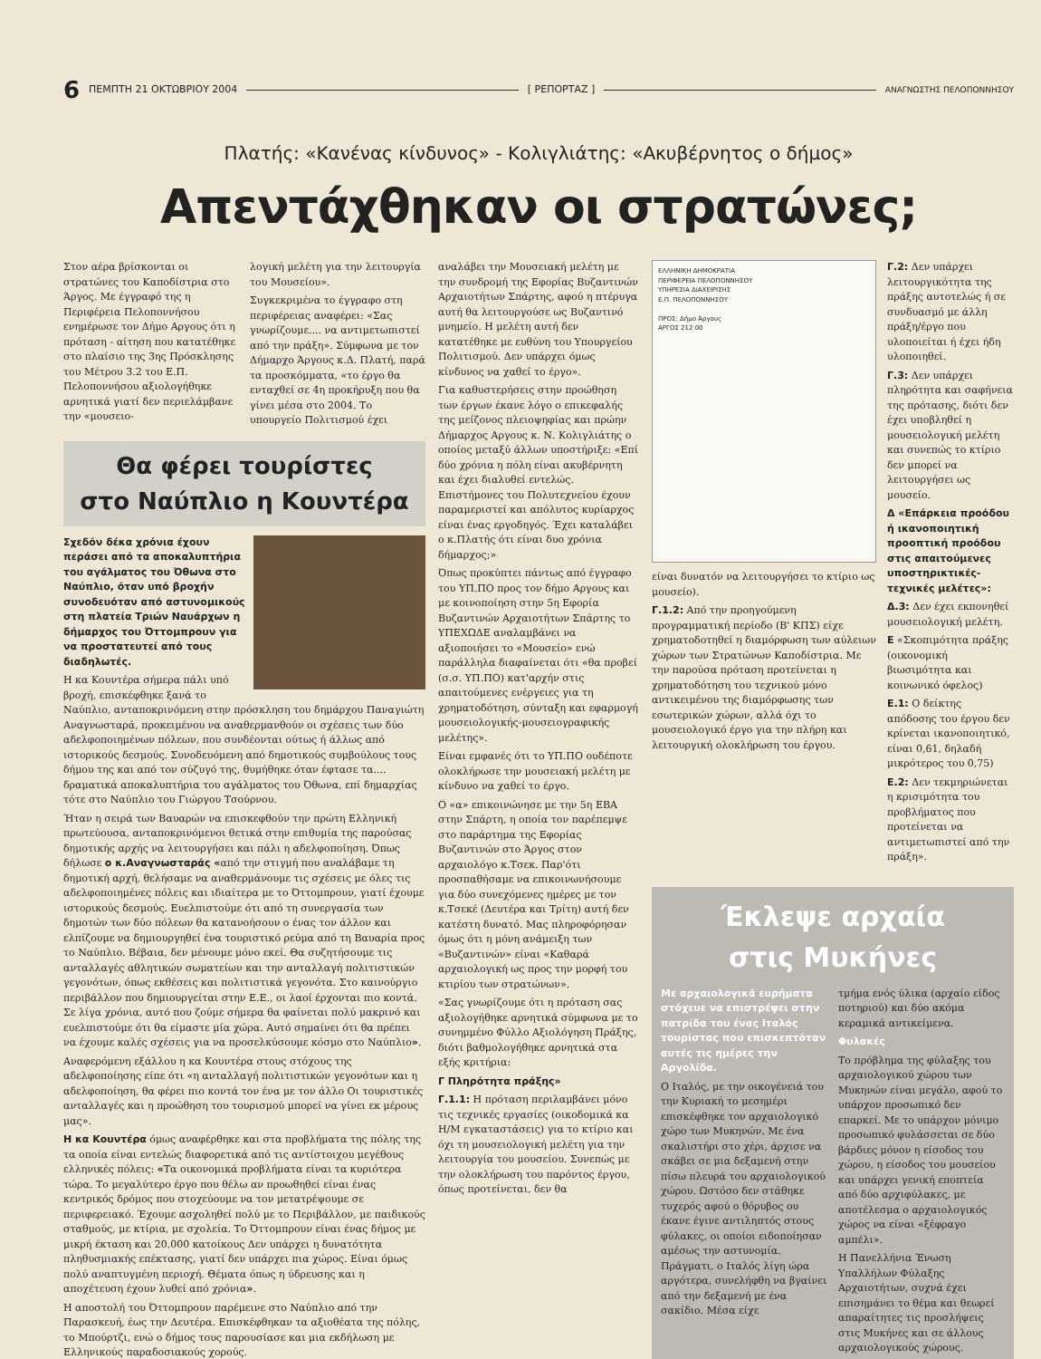6 ΠΕΜΠΤΗ 21 ΟΚΤΩΒΡΙΟΥ 2004 [ ΡΕΠΟΡΤΑΖ ] ΑΝΑΓΝΩΣΤΗΣ ΠΕΛΟΠΟΝΝΗΣΟΥ
Πλατής: «Κανένας κίνδυνος» - Κολιγλιάτης: «Ακυβέρνητος ο δήμος»
Απεντάχθηκαν οι στρατώνες;
Στον αέρα βρίσκονται οι στρατώνες του Καποδίστρια στο Άργος. Με έγγραφό της η Περιφέρεια Πελοποννήσου ενημέρωσε τον Δήμο Αργους ότι η πρόταση - αίτηση που κατατέθηκε στο πλαίσιο της 3ης Πρόσκλησης του Μέτρου 3.2 του Ε.Π. Πελοποννήσου αξιολογήθηκε αρνητικά γιατί δεν περιελάμβανε την «μουσειο-
λογική μελέτη για την λειτουργία του Μουσείου».
Συγκεκριμένα το έγγραφο στη περιφέρειας αναφέρει: «Σας γνωρίζουμε.... να αντιμετωπιστεί από την πράξη». Σύμφωνα με τον Δήμαρχο Άργους κ.Δ. Πλατή, παρά τα προσκόμματα, «το έργο θα ενταχθεί σε 4η προκήρυξη που θα γίνει μέσα στο 2004. Το υπουργείο Πολιτισμού έχει
Θα φέρει τουρίστες
στο Ναύπλιο η Κουντέρα
Σχεδόν δέκα χρόνια έχουν περάσει από τα αποκαλυπτήρια του αγάλματος του Όθωνα στο Ναύπλιο, όταν υπό βροχήν συνοδευόταν από αστυνομικούς στη πλατεία Τριών Ναυάρχων η δήμαρχος του Όττομπρουν για να προστατευτεί από τους διαδηλωτές.
Η κα Κουντέρα σήμερα πάλι υπό βροχή, επισκέφθηκε ξανά το Ναύπλιο, ανταποκρινόμενη στην πρόσκληση του δημάρχου Παναγιώτη Αναγνωσταρά, προκειμένου να αναθερμανθούν οι σχέσεις των δύο αδελφοποιημένων πόλεων, που συνδέονται ούτως ή άλλως από ιστορικούς δεσμούς. Συνοδευόμενη από δημοτικούς συμβούλους τους δήμου της και από τον σύζυγό της, θυμήθηκε όταν έφτασε τα.... δραματικά αποκαλυπτήρια του αγάλματος του Όθωνα, επί δημαρχίας τότε στο Ναύπλιο του Γιώργου Τσούρνου.
Ήταν η σειρά των Βαυαρών να επισκεφθούν την πρώτη Ελληνική πρωτεύουσα, ανταποκρινόμενοι θετικά στην επιθυμία της παρούσας δημοτικής αρχής να λειτουργήσει και πάλι η αδελφοποίηση. Όπως δήλωσε ο κ.Αναγνωσταράς «από την στιγμή που αναλάβαμε τη δημοτική αρχή, θελήσαμε να αναθερμάνουμε τις σχέσεις με όλες τις αδελφοποιημένες πόλεις και ιδιαίτερα με το Όττομπρουν, γιατί έχουμε ιστορικούς δεσμούς. Ευελπιστούμε ότι από τη συνεργασία των δημοτών των δύο πόλεων θα κατανοήσουν ο ένας τον άλλον και ελπίζουμε να δημιουργηθεί ένα τουριστικό ρεύμα από τη Βαυαρία προς το Ναύπλιο. Βέβαια, δεν μένουμε μόνο εκεί. Θα συζητήσουμε τις ανταλλαγές αθλητικών σωματείων και την ανταλλαγή πολιτιστικών γεγονότων, όπως εκθέσεις και πολιτιστικά γεγονότα. Στο καινούργιο περιβάλλον που δημιουργείται στην Ε.Ε., οι λαοί έρχονται πιο κοντά. Σε λίγα χρόνια, αυτό που ζούμε σήμερα θα φαίνεται πολύ μακρινό και ευελπιστούμε ότι θα είμαστε μία χώρα. Αυτό σημαίνει ότι θα πρέπει να έχουμε καλές σχέσεις για να προσελκύσουμε κόσμο στο Ναύπλιο».
Αναφερόμενη εξάλλου η κα Κουντέρα στους στόχους της αδελφοποίησης είπε ότι «η ανταλλαγή πολιτιστικών γεγονότων και η αδελφοποίηση, θα φέρει πιο κοντά τον ένα με τον άλλο Οι τουριστικές ανταλλαγές και η προώθηση του τουρισμού μπορεί να γίνει εκ μέρους μας».
Η κα Κουντέρα όμως αναφέρθηκε και στα προβλήματα της πόλης της τα οποία είναι εντελώς διαφορετικά από τις αντίστοιχου μεγέθους ελληνικές πόλεις: «Τα οικονομικά προβλήματα είναι τα κυριότερα τώρα. Το μεγαλύτερο έργο που θέλω αν προωθηθεί είναι ένας κεντρικός δρόμος που στοχεύουμε να τον μετατρέψουμε σε περιφερειακό. Έχουμε ασχοληθεί πολύ με το Περιβάλλον, με παιδικούς σταθμούς, με κτίρια, με σχολεία. Το Όττομπρουν είναι ένας δήμος με μικρή έκταση και 20.000 κατοίκους Δεν υπάρχει η δυνατότητα πληθυσμιακής επέκτασης, γιατί δεν υπάρχει πια χώρος. Είναι όμως πολύ αναπτυγμένη περιοχή. Θέματα όπως η ύδρευσης και η αποχέτευση έχουν λυθεί από χρόνια».
Η αποστολή του Όττομπρουν παρέμεινε στο Ναύπλιο από την Παρασκευή, έως την Δευτέρα. Επισκέφθηκαν τα αξιοθέατα της πόλης, το Μπούρτζι, ενώ ο δήμος τους παρουσίασε και μια εκδήλωση με Ελληνικούς παραδοσιακούς χορούς.
αναλάβει την Μουσειακή μελέτη με την συνδρομή της Εφορίας Βυζαντινών Αρχαιοτήτων Σπάρτης, αφού η πτέρυγα αυτή θα λειτουργούσε ως Βυζαντινό μνημείο. Η μελέτη αυτή δεν κατατέθηκε με ευθύνη του Υπουργείου Πολιτισμού. Δεν υπάρχει όμως κίνδυνος να χαθεί το έργο».
Για καθυστερήσεις στην προώθηση των έργων έκανε λόγο ο επικεφαλής της μείζονος πλειοψηφίας και πρώην Δήμαρχος Αργους κ. Ν. Κολιγλιάτης ο οποίος μεταξύ άλλων υποστήριξε: «Επί δύο χρόνια η πόλη είναι ακυβέρνητη και έχει διαλυθεί εντελώς. Επιστήμονες του Πολυτεχνείου έχουν παραμεριστεί και απόλυτος κυρίαρχος είναι ένας εργοδηγός. Έχει καταλάβει ο κ.Πλατής ότι είναι δυο χρόνια δήμαρχος;»
Όπως προκύπτει πάντως από έγγραφο του ΥΠ.ΠΟ προς τον δήμο Αργους και με κοινοποίηση στην 5η Εφορία Βυζαντινών Αρχαιοτήτων Σπάρτης το ΥΠΕΧΩΔΕ αναλαμβάνει να αξιοποιήσει το «Μουσείο» ενώ παράλληλα διαφαίνεται ότι «θα προβεί (σ.σ. ΥΠ.ΠΟ) κατ'αρχήν στις απαιτούμενες ενέργειες για τη χρηματοδότηση, σύνταξη και εφαρμογή μουσειολογικής-μουσειογραφικής μελέτης».
Είναι εμφανές ότι το ΥΠ.ΠΟ ουδέποτε ολοκλήρωσε την μουσειακή μελέτη με κίνδυνο να χαθεί το έργο.
Ο «α» επικοινώνησε με την 5η ΕΒΑ στην Σπάρτη, η οποία τον παρέπεμψε στο παράρτημα της Εφορίας Βυζαντινών στο Άργος στον αρχαιολόγο κ.Τσεκ. Παρ'ότι προσπαθήσαμε να επικοινωνήσουμε για δύο συνεχόμενες ημέρες με τον κ.Τσεκέ (Δευτέρα και Τρίτη) αυτή δεν κατέστη δυνατό. Μας πληροφόρησαν όμως ότι η μόνη ανάμειξη των «Βυζαντινών» είναι «Καθαρά αρχαιολογική ως προς την μορφή του κτιρίου των στρατώνων».
«Σας γνωρίζουμε ότι η πρόταση σας αξιολογήθηκε αρνητικά σύμφωνα με το συνημμένο Φύλλο Αξιολόγηση Πράξης, διότι βαθμολογήθηκε αρνητικά στα εξής κριτήρια:
Γ Πληρότητα πράξης»
Γ.1.1: Η πρόταση περιλαμβάνει μόνο τις τεχνικές εργασίες (οικοδομικά κα Η/Μ εγκαταστάσεις) για το κτίριο και όχι τη μουσειολογική μελέτη για την λειτουργία του μουσείου. Συνεπώς με την ολοκλήρωση του παρόντος έργου, όπως προτείνεται, δεν θα
ΕΛΛΗΝΙΚΗ ΔΗΜΟΚΡΑΤΙΑ
ΠΕΡΙΦΕΡΕΙΑ ΠΕΛΟΠΟΝΝΗΣΟΥ
ΥΠΗΡΕΣΙΑ ΔΙΑΧΕΙΡΙΣΗΣ
Ε.Π. ΠΕΛΟΠΟΝΝΗΣΟΥ
ΠΡΟΣ: Δήμο Άργους
ΑΡΓΟΣ 212 00
είναι δυνατόν να λειτουργήσει το κτίριο ως μουσείο).
Γ.1.2: Από την προηγούμενη προγραμματική περίοδο (Β' ΚΠΣ) είχε χρηματοδοτηθεί η διαμόρφωση των αύλειων χώρων των Στρατώνων Καποδίστρια. Με την παρούσα πρόταση προτείνεται η χρηματοδότηση του τεχνικού μόνο αντικειμένου της διαμόρφωσης των εσωτερικών χώρων, αλλά όχι το μουσειολογικό έργο για την πλήρη και λειτουργική ολοκλήρωση του έργου.
Γ.2: Δεν υπάρχει λειτουργικότητα της πράξης αυτοτελώς ή σε συνδυασμό με άλλη πράξη/έργο που υλοποιείται ή έχει ήδη υλοποιηθεί.
Γ.3: Δεν υπάρχει πληρότητα και σαφήνεια της πρότασης, διότι δεν έχει υποβληθεί η μουσειολογική μελέτη και συνεπώς το κτίριο δεν μπορεί να λειτουργήσει ως μουσείο.
Δ «Επάρκεια προόδου ή ικανοποιητική προοπτική προόδου στις απαιτούμενες υποστηρικτικές-τεχνικές μελέτες»:
Δ.3: Δεν έχει εκπονηθεί μουσειολογική μελέτη.
Ε «Σκοπιμότητα πράξης (οικονομική βιωσιμότητα και κοινωνικό όφελος)
Ε.1: Ο δείκτης απόδοσης του έργου δεν κρίνεται ικανοποιητικό, είναι 0,61, δηλαδή μικρότερος του 0,75)
Ε.2: Δεν τεκμηριώνεται η κρισιμότητα του προβλήματος που προτείνεται να αντιμετωπιστεί από την πράξη».
Έκλεψε αρχαία
στις Μυκήνες
Με αρχαιολογικά ευρήματα στόχευε να επιστρέψει στην πατρίδα του ένας Ιταλός τουρίστας που επισκεπτόταν αυτές τις ημέρες την Αργολίδα.
Ο Ιταλός, με την οικογένειά του την Κυριακή το μεσημέρι επισκέφθηκε τον αρχαιολογικό χώρο των Μυκηνών. Με ένα σκαλιστήρι στο χέρι, άρχισε να σκάβει σε μια δεξαμενή στην πίσω πλευρά του αρχαιολογικού χώρου. Ωστόσο δεν στάθηκε τυχερός αφού ο θόρυβος ου έκανε έγινε αντιληπτός στους φύλακες, οι οποίοι ειδοποίησαν αμέσως την αστυνομία. Πράγματι, ο Ιταλός λίγη ώρα αργότερα, συνελήφθη να βγαίνει από την δεξαμενή με ένα σακίδιο. Μέσα είχε
τμήμα ενός ύλικα (αρχαίο είδος ποτηριού) και δύο ακόμα κεραμικά αντικείμενα.
Φυλακές
Το πρόβλημα της φύλαξης του αρχαιολογικού χώρου των Μυκηνών είναι μεγάλο, αφού το υπάρχον προσωπικό δεν επαρκεί. Με το υπάρχον μόνιμο προσωπικό φυλάσσεται σε δύο βάρδιες μόνον η είσοδος του χώρου, η είσοδος του μουσείου και υπάρχει γενική εποπτεία από δύο αρχιφύλακες, με αποτέλεσμα ο αρχαιολογικός χώρος να είναι «ξέφραγο αμπέλι».
Η Πανελλήνια Ένωση Υπαλλήλων Φύλαξης Αρχαιοτήτων, συχνά έχει επισημάνει το θέμα και θεωρεί απαραίτητες τις προσλήψεις στις Μυκήνες και σε άλλους αρχαιολογικούς χώρους.